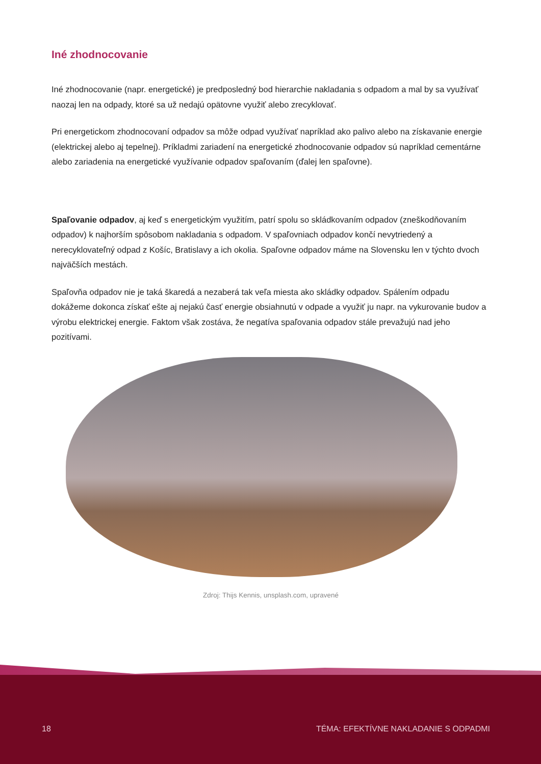Iné zhodnocovanie
Iné zhodnocovanie (napr. energetické) je predposledný bod hierarchie nakladania s odpadom a mal by sa využívať naozaj len na odpady, ktoré sa už nedajú opätovne využiť alebo zrecyklovať.
Pri energetickom zhodnocovaní odpadov sa môže odpad využívať napríklad ako palivo alebo na získavanie energie (elektrickej alebo aj tepelnej). Príkladmi zariadení na energetické zhodnocovanie odpadov sú napríklad cementárne alebo zariadenia na energetické využívanie odpadov spaľovaním (ďalej len spaľovne).
Spaľovanie odpadov, aj keď s energetickým využitím, patrí spolu so skládkovaním odpadov (zneškodňovaním odpadov) k najhorším spôsobom nakladania s odpadom. V spaľovniach odpadov končí nevytriedený a nerecyklovateľný odpad z Košíc, Bratislavy a ich okolia. Spaľovne odpadov máme na Slovensku len v týchto dvoch najväčších mestách.
Spaľovňa odpadov nie je taká škaredá a nezaberá tak veľa miesta ako skládky odpadov. Spálením odpadu dokážeme dokonca získať ešte aj nejakú časť energie obsiahnutú v odpade a využiť ju napr. na vykurovanie budov a výrobu elektrickej energie. Faktom však zostáva, že negatíva spaľovania odpadov stále prevažujú nad jeho pozitívami.
Zdroj: Thijs Kennis, unsplash.com, upravené
18 TÉMA: EFEKTÍVNE NAKLADANIE S ODPADMI